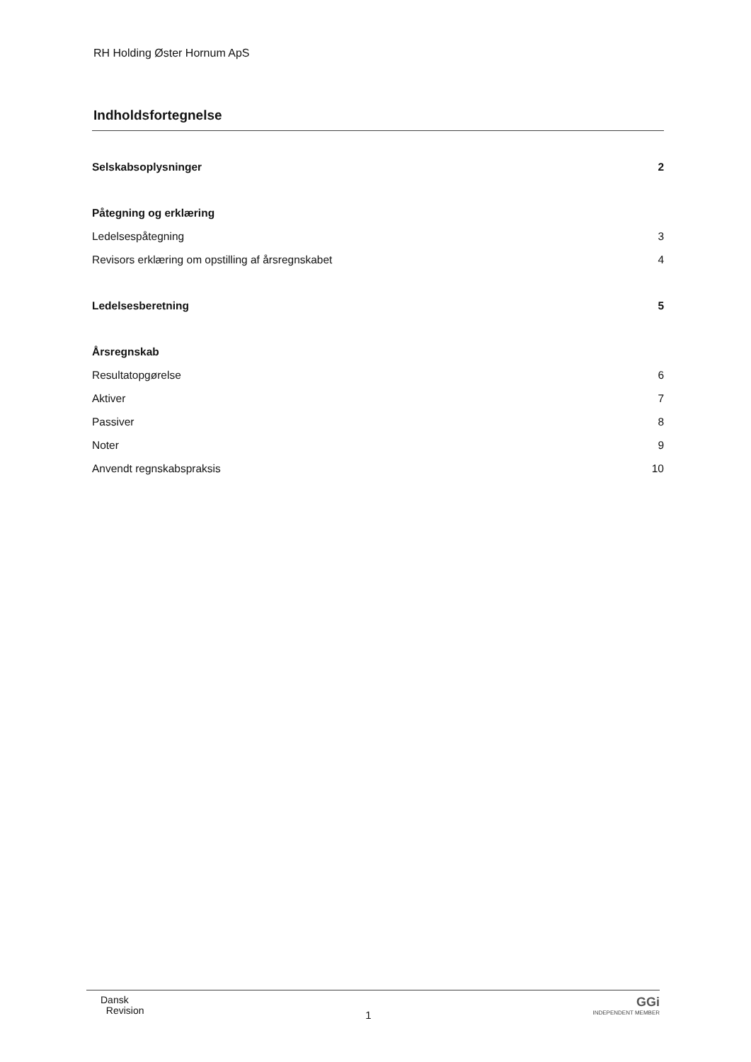RH Holding Øster Hornum ApS
Indholdsfortegnelse
Selskabsoplysninger 2
Påtegning og erklæring
Ledelsespåtegning 3
Revisors erklæring om opstilling af årsregnskabet 4
Ledelsesberetning 5
Årsregnskab
Resultatopgørelse 6
Aktiver 7
Passiver 8
Noter 9
Anvendt regnskabspraksis 10
Dansk
Revision
1
GGi
INDEPENDENT MEMBER